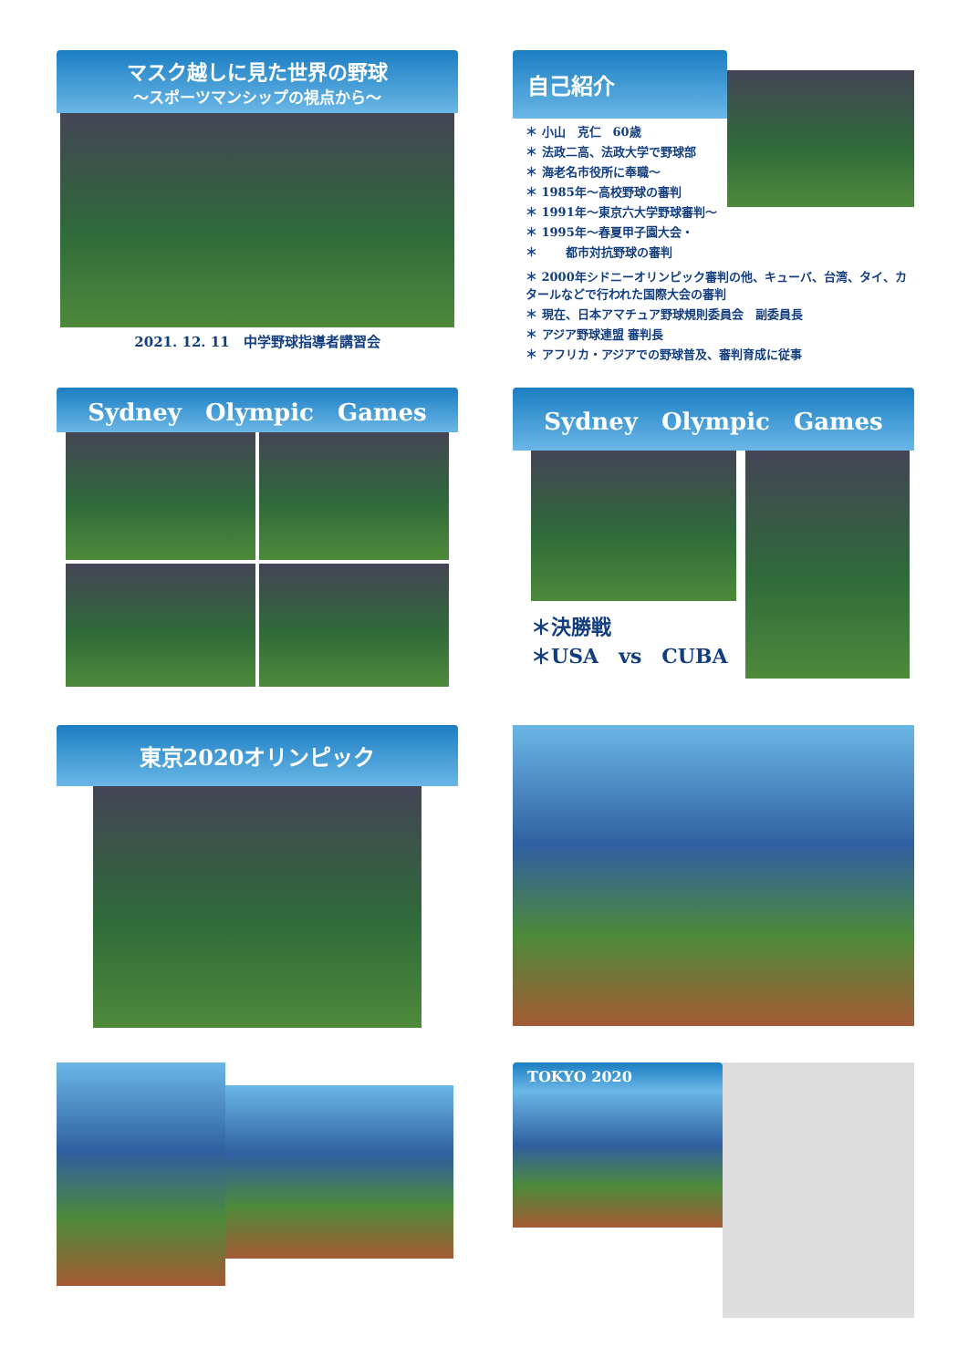マスク越しに見た世界の野球
～スポーツマンシップの視点から～
2021. 12. 11　中学野球指導者講習会
自己紹介
＊ 小山　克仁　60歳
＊ 法政二高、法政大学で野球部
＊ 海老名市役所に奉職～
＊ 1985年～高校野球の審判
＊ 1991年～東京六大学野球審判～
＊ 1995年～春夏甲子園大会・
＊ 　　都市対抗野球の審判
＊ 2000年シドニーオリンピック審判の他、キューバ、台湾、タイ、カタールなどで行われた国際大会の審判
＊ 現在、日本アマチュア野球規則委員会　副委員長
＊ アジア野球連盟 審判長
＊ アフリカ・アジアでの野球普及、審判育成に従事
Sydney　Olympic　Games
Sydney　Olympic　Games
＊決勝戦
＊USA　vs　CUBA
東京2020オリンピック
TOKYO 2020